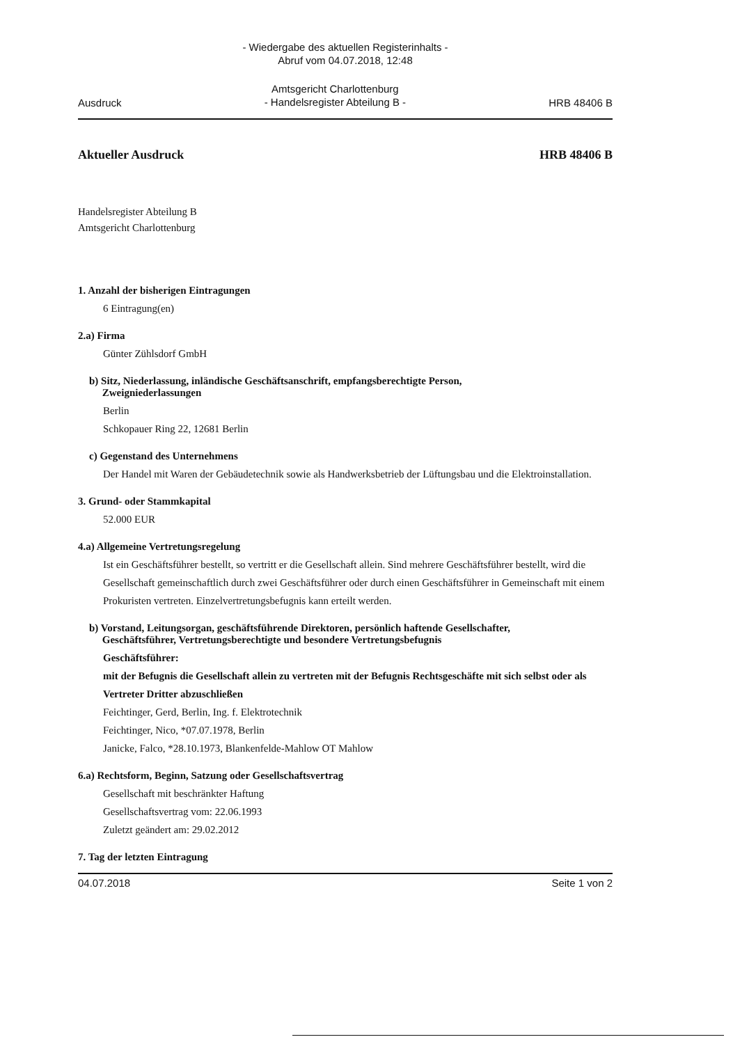- Wiedergabe des aktuellen Registerinhalts -
Abruf vom 04.07.2018, 12:48
Ausdruck Amtsgericht Charlottenburg
- Handelsregister Abteilung B - HRB 48406 B
Aktueller Ausdruck HRB 48406 B
Handelsregister Abteilung B
Amtsgericht Charlottenburg
1. Anzahl der bisherigen Eintragungen
6 Eintragung(en)
2.a) Firma
Günter Zühlsdorf GmbH
b) Sitz, Niederlassung, inländische Geschäftsanschrift, empfangsberechtigte Person,
Zweigniederlassungen
Berlin
Schkopauer Ring 22, 12681 Berlin
c) Gegenstand des Unternehmens
Der Handel mit Waren der Gebäudetechnik sowie als Handwerksbetrieb der Lüftungsbau und die Elektroinstallation.
3. Grund- oder Stammkapital
52.000 EUR
4.a) Allgemeine Vertretungsregelung
Ist ein Geschäftsführer bestellt, so vertritt er die Gesellschaft allein. Sind mehrere Geschäftsführer bestellt, wird die Gesellschaft gemeinschaftlich durch zwei Geschäftsführer oder durch einen Geschäftsführer in Gemeinschaft mit einem Prokuristen vertreten. Einzelvertretungsbefugnis kann erteilt werden.
b) Vorstand, Leitungsorgan, geschäftsführende Direktoren, persönlich haftende Gesellschafter,
Geschäftsführer, Vertretungsberechtigte und besondere Vertretungsbefugnis
Geschäftsführer:
mit der Befugnis die Gesellschaft allein zu vertreten mit der Befugnis Rechtsgeschäfte mit sich selbst oder als Vertreter Dritter abzuschließen
Feichtinger, Gerd, Berlin, Ing. f. Elektrotechnik
Feichtinger, Nico, *07.07.1978, Berlin
Janicke, Falco, *28.10.1973, Blankenfelde-Mahlow OT Mahlow
6.a) Rechtsform, Beginn, Satzung oder Gesellschaftsvertrag
Gesellschaft mit beschränkter Haftung
Gesellschaftsvertrag vom: 22.06.1993
Zuletzt geändert am: 29.02.2012
7. Tag der letzten Eintragung
04.07.2018 Seite 1 von 2